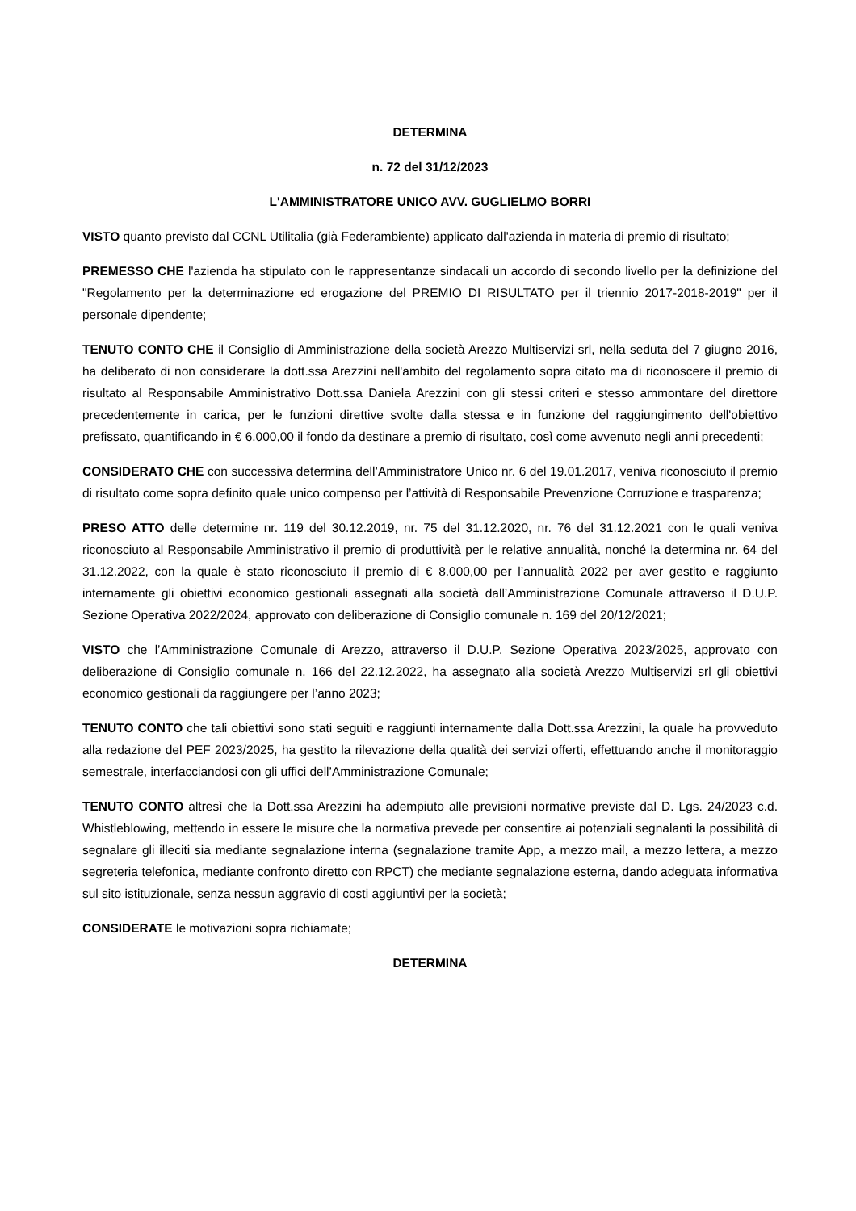DETERMINA
n. 72 del 31/12/2023
L'AMMINISTRATORE UNICO AVV. GUGLIELMO BORRI
VISTO quanto previsto dal CCNL Utilitalia (già Federambiente) applicato dall'azienda in materia di premio di risultato;
PREMESSO CHE l'azienda ha stipulato con le rappresentanze sindacali un accordo di secondo livello per la definizione del "Regolamento per la determinazione ed erogazione del PREMIO DI RISULTATO per il triennio 2017-2018-2019" per il personale dipendente;
TENUTO CONTO CHE il Consiglio di Amministrazione della società Arezzo Multiservizi srl, nella seduta del 7 giugno 2016, ha deliberato di non considerare la dott.ssa Arezzini nell'ambito del regolamento sopra citato ma di riconoscere il premio di risultato al Responsabile Amministrativo Dott.ssa Daniela Arezzini con gli stessi criteri e stesso ammontare del direttore precedentemente in carica, per le funzioni direttive svolte dalla stessa e in funzione del raggiungimento dell'obiettivo prefissato, quantificando in € 6.000,00 il fondo da destinare a premio di risultato, così come avvenuto negli anni precedenti;
CONSIDERATO CHE con successiva determina dell’Amministratore Unico nr. 6 del 19.01.2017, veniva riconosciuto il premio di risultato come sopra definito quale unico compenso per l’attività di Responsabile Prevenzione Corruzione e trasparenza;
PRESO ATTO delle determine nr. 119 del 30.12.2019, nr. 75 del 31.12.2020, nr. 76 del 31.12.2021 con le quali veniva riconosciuto al Responsabile Amministrativo il premio di produttività per le relative annualità, nonché la determina nr. 64 del 31.12.2022, con la quale è stato riconosciuto il premio di € 8.000,00 per l’annualità 2022 per aver gestito e raggiunto internamente gli obiettivi economico gestionali assegnati alla società dall’Amministrazione Comunale attraverso il D.U.P. Sezione Operativa 2022/2024, approvato con deliberazione di Consiglio comunale n. 169 del 20/12/2021;
VISTO che l’Amministrazione Comunale di Arezzo, attraverso il D.U.P. Sezione Operativa 2023/2025, approvato con deliberazione di Consiglio comunale n. 166 del 22.12.2022, ha assegnato alla società Arezzo Multiservizi srl gli obiettivi economico gestionali da raggiungere per l’anno 2023;
TENUTO CONTO che tali obiettivi sono stati seguiti e raggiunti internamente dalla Dott.ssa Arezzini, la quale ha provveduto alla redazione del PEF 2023/2025, ha gestito la rilevazione della qualità dei servizi offerti, effettuando anche il monitoraggio semestrale, interfacciandosi con gli uffici dell’Amministrazione Comunale;
TENUTO CONTO altresì che la Dott.ssa Arezzini ha adempiuto alle previsioni normative previste dal D. Lgs. 24/2023 c.d. Whistleblowing, mettendo in essere le misure che la normativa prevede per consentire ai potenziali segnalanti la possibilità di segnalare gli illeciti sia mediante segnalazione interna (segnalazione tramite App, a mezzo mail, a mezzo lettera, a mezzo segreteria telefonica, mediante confronto diretto con RPCT) che mediante segnalazione esterna, dando adeguata informativa sul sito istituzionale, senza nessun aggravio di costi aggiuntivi per la società;
CONSIDERATE le motivazioni sopra richiamate;
DETERMINA